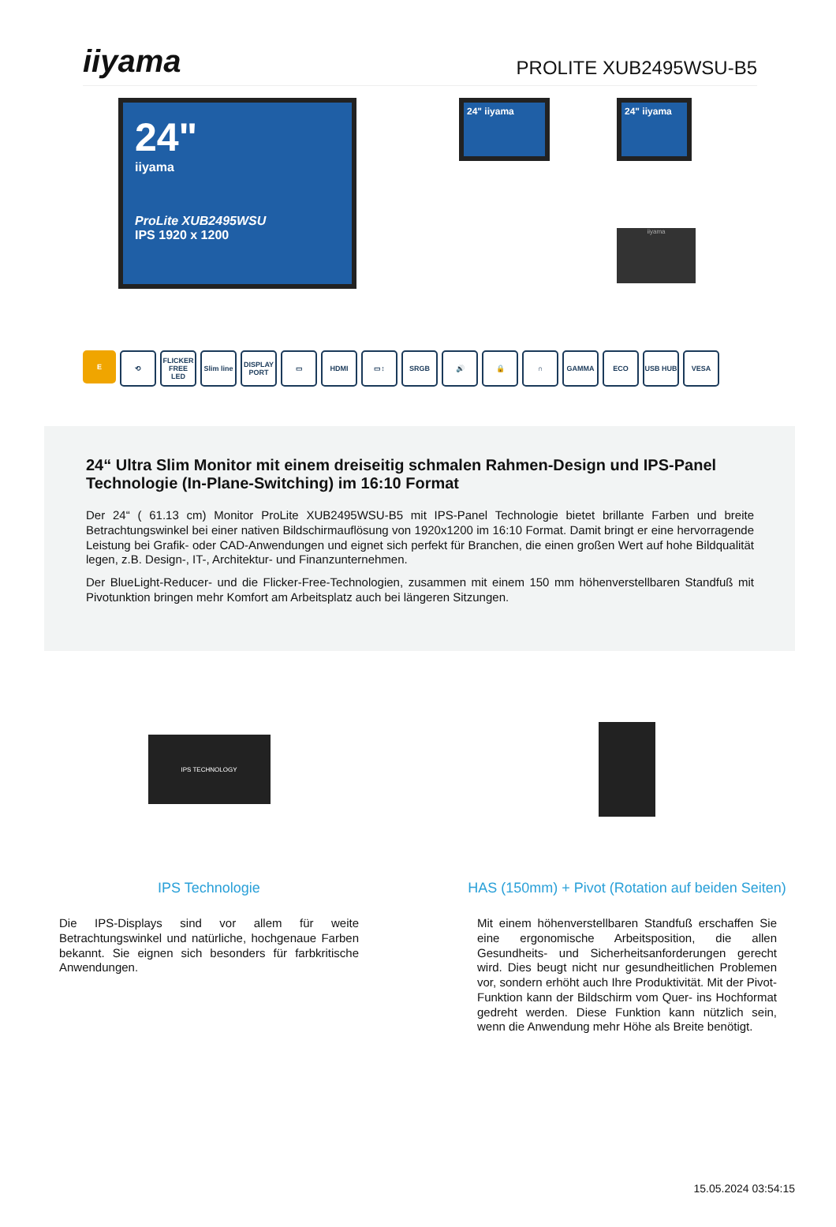iiyama
PROLITE XUB2495WSU-B5
24"
iiyama
ProLite XUB2495WSU
IPS 1920 x 1200
24" iiyama
24" iiyama
iiyama
E ⟲ FLICKER FREE LED
Slim line
DISPLAY PORT
▭ HDMI ▭↕ SRGB 🔊 🔒 ∩ GAMMA ECO USB HUB VESA
24“ Ultra Slim Monitor mit einem dreiseitig schmalen Rahmen-Design und IPS-Panel Technologie (In-Plane-Switching) im 16:10 Format
Der 24“ ( 61.13 cm) Monitor ProLite XUB2495WSU-B5 mit IPS-Panel Technologie bietet brillante Farben und breite Betrachtungswinkel bei einer nativen Bildschirmauflösung von 1920x1200 im 16:10 Format. Damit bringt er eine hervorragende Leistung bei Grafik- oder CAD-Anwendungen und eignet sich perfekt für Branchen, die einen großen Wert auf hohe Bildqualität legen, z.B. Design-, IT-, Architektur- und Finanzunternehmen.
Der BlueLight-Reducer- und die Flicker-Free-Technologien, zusammen mit einem 150 mm höhenverstellbaren Standfuß mit Pivotunktion bringen mehr Komfort am Arbeitsplatz auch bei längeren Sitzungen.
IPS TECHNOLOGY
IPS Technologie
Die IPS-Displays sind vor allem für weite Betrachtungswinkel und natürliche, hochgenaue Farben bekannt. Sie eignen sich besonders für farbkritische Anwendungen.
HAS (150mm) + Pivot (Rotation auf beiden Seiten)
Mit einem höhenverstellbaren Standfuß erschaffen Sie eine ergonomische Arbeitsposition, die allen Gesundheits- und Sicherheitsanforderungen gerecht wird. Dies beugt nicht nur gesundheitlichen Problemen vor, sondern erhöht auch Ihre Produktivität. Mit der Pivot-Funktion kann der Bildschirm vom Quer- ins Hochformat gedreht werden. Diese Funktion kann nützlich sein, wenn die Anwendung mehr Höhe als Breite benötigt.
15.05.2024 03:54:15